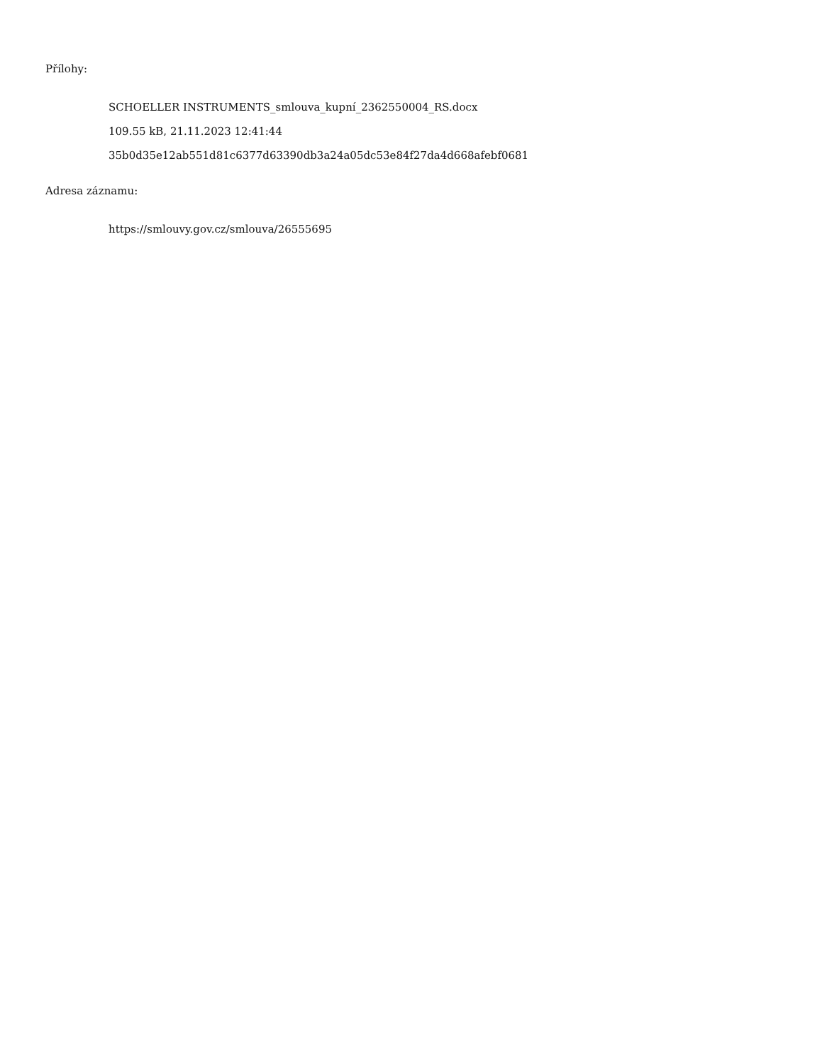Přílohy:
SCHOELLER INSTRUMENTS_smlouva_kupní_2362550004_RS.docx
109.55 kB, 21.11.2023 12:41:44
35b0d35e12ab551d81c6377d63390db3a24a05dc53e84f27da4d668afebf0681
Adresa záznamu:
https://smlouvy.gov.cz/smlouva/26555695